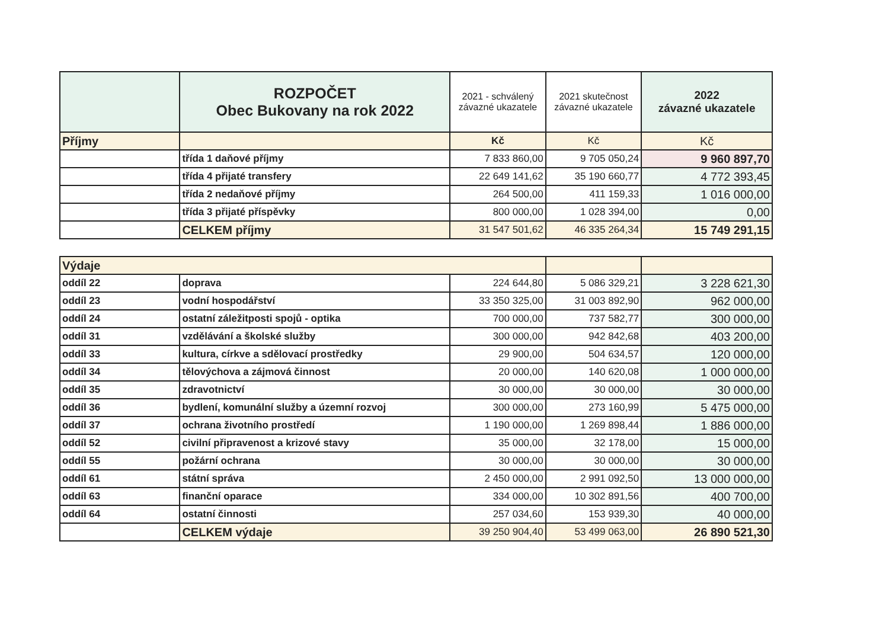| | ROZPOČET Obec Bukovany na rok 2022 | 2021 - schválený závazné ukazatele | 2021 skutečnost závazné ukazatele | 2022 závazné ukazatele |
| --- | --- | --- | --- | --- |
| Příjmy | | Kč | Kč | Kč |
| | třída 1 daňové příjmy | 7 833 860,00 | 9 705 050,24 | 9 960 897,70 |
| | třída 4 přijaté transfery | 22 649 141,62 | 35 190 660,77 | 4 772 393,45 |
| | třída 2 nedaňové příjmy | 264 500,00 | 411 159,33 | 1 016 000,00 |
| | třída 3 přijaté příspěvky | 800 000,00 | 1 028 394,00 | 0,00 |
| | CELKEM příjmy | 31 547 501,62 | 46 335 264,34 | 15 749 291,15 |
| Výdaje | | | | |
| oddíl 22 | doprava | 224 644,80 | 5 086 329,21 | 3 228 621,30 |
| oddíl 23 | vodní hospodářství | 33 350 325,00 | 31 003 892,90 | 962 000,00 |
| oddíl 24 | ostatní záležitposti spojů - optika | 700 000,00 | 737 582,77 | 300 000,00 |
| oddíl 31 | vzdělávání a školské služby | 300 000,00 | 942 842,68 | 403 200,00 |
| oddíl 33 | kultura, církve a sdělovací prostředky | 29 900,00 | 504 634,57 | 120 000,00 |
| oddíl 34 | tělovýchova a zájmová činnost | 20 000,00 | 140 620,08 | 1 000 000,00 |
| oddíl 35 | zdravotnictví | 30 000,00 | 30 000,00 | 30 000,00 |
| oddíl 36 | bydlení, komunální služby a územní rozvoj | 300 000,00 | 273 160,99 | 5 475 000,00 |
| oddíl 37 | ochrana životního prostředí | 1 190 000,00 | 1 269 898,44 | 1 886 000,00 |
| oddíl 52 | civilní připravenost a krizové stavy | 35 000,00 | 32 178,00 | 15 000,00 |
| oddíl 55 | požární ochrana | 30 000,00 | 30 000,00 | 30 000,00 |
| oddíl 61 | státní správa | 2 450 000,00 | 2 991 092,50 | 13 000 000,00 |
| oddíl 63 | finanční oparace | 334 000,00 | 10 302 891,56 | 400 700,00 |
| oddíl 64 | ostatní činnosti | 257 034,60 | 153 939,30 | 40 000,00 |
| | CELKEM výdaje | 39 250 904,40 | 53 499 063,00 | 26 890 521,30 |